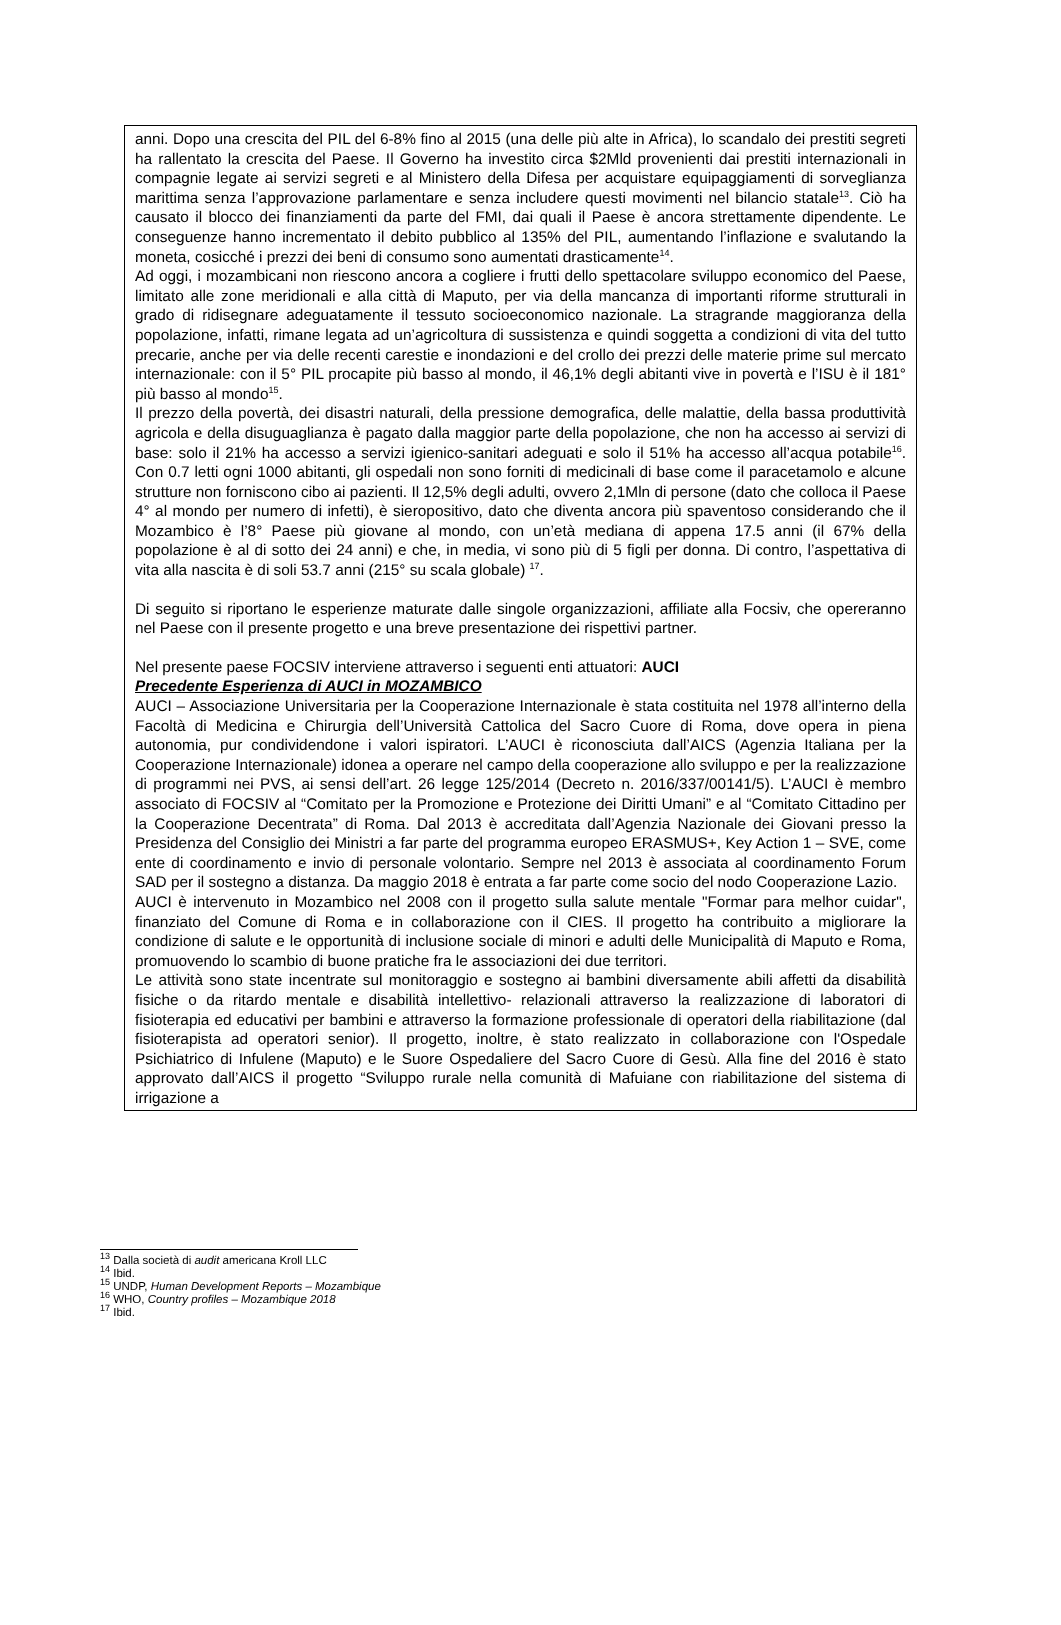anni. Dopo una crescita del PIL del 6-8% fino al 2015 (una delle più alte in Africa), lo scandalo dei prestiti segreti ha rallentato la crescita del Paese. Il Governo ha investito circa $2Mld provenienti dai prestiti internazionali in compagnie legate ai servizi segreti e al Ministero della Difesa per acquistare equipaggiamenti di sorveglianza marittima senza l’approvazione parlamentare e senza includere questi movimenti nel bilancio statale<sup>13</sup>. Ciò ha causato il blocco dei finanziamenti da parte del FMI, dai quali il Paese è ancora strettamente dipendente. Le conseguenze hanno incrementato il debito pubblico al 135% del PIL, aumentando l’inflazione e svalutando la moneta, cosicché i prezzi dei beni di consumo sono aumentati drasticamente<sup>14</sup>.
Ad oggi, i mozambicani non riescono ancora a cogliere i frutti dello spettacolare sviluppo economico del Paese, limitato alle zone meridionali e alla città di Maputo, per via della mancanza di importanti riforme strutturali in grado di ridisegnare adeguatamente il tessuto socioeconomico nazionale. La stragrande maggioranza della popolazione, infatti, rimane legata ad un’agricoltura di sussistenza e quindi soggetta a condizioni di vita del tutto precarie, anche per via delle recenti carestie e inondazioni e del crollo dei prezzi delle materie prime sul mercato internazionale: con il 5° PIL procapite più basso al mondo, il 46,1% degli abitanti vive in povertà e l’ISU è il 181° più basso al mondo<sup>15</sup>.
Il prezzo della povertà, dei disastri naturali, della pressione demografica, delle malattie, della bassa produttività agricola e della disuguaglianza è pagato dalla maggior parte della popolazione, che non ha accesso ai servizi di base: solo il 21% ha accesso a servizi igienico-sanitari adeguati e solo il 51% ha accesso all’acqua potabile<sup>16</sup>. Con 0.7 letti ogni 1000 abitanti, gli ospedali non sono forniti di medicinali di base come il paracetamolo e alcune strutture non forniscono cibo ai pazienti. Il 12,5% degli adulti, ovvero 2,1Mln di persone (dato che colloca il Paese 4° al mondo per numero di infetti), è sieropositivo, dato che diventa ancora più spaventoso considerando che il Mozambico è l’8° Paese più giovane al mondo, con un’età mediana di appena 17.5 anni (il 67% della popolazione è al di sotto dei 24 anni) e che, in media, vi sono più di 5 figli per donna. Di contro, l’aspettativa di vita alla nascita è di soli 53.7 anni (215° su scala globale) <sup>17</sup>.
Di seguito si riportano le esperienze maturate dalle singole organizzazioni, affiliate alla Focsiv, che opereranno nel Paese con il presente progetto e una breve presentazione dei rispettivi partner.
Nel presente paese FOCSIV interviene attraverso i seguenti enti attuatori: AUCI
Precedente Esperienza di AUCI in MOZAMBICO
AUCI – Associazione Universitaria per la Cooperazione Internazionale è stata costituita nel 1978 all’interno della Facoltà di Medicina e Chirurgia dell’Università Cattolica del Sacro Cuore di Roma, dove opera in piena autonomia, pur condividendone i valori ispiratori. L’AUCI è riconosciuta dall’AICS (Agenzia Italiana per la Cooperazione Internazionale) idonea a operare nel campo della cooperazione allo sviluppo e per la realizzazione di programmi nei PVS, ai sensi dell’art. 26 legge 125/2014 (Decreto n. 2016/337/00141/5). L’AUCI è membro associato di FOCSIV al “Comitato per la Promozione e Protezione dei Diritti Umani” e al “Comitato Cittadino per la Cooperazione Decentrata” di Roma. Dal 2013 è accreditata dall’Agenzia Nazionale dei Giovani presso la Presidenza del Consiglio dei Ministri a far parte del programma europeo ERASMUS+, Key Action 1 – SVE, come ente di coordinamento e invio di personale volontario. Sempre nel 2013 è associata al coordinamento Forum SAD per il sostegno a distanza. Da maggio 2018 è entrata a far parte come socio del nodo Cooperazione Lazio.
AUCI è intervenuto in Mozambico nel 2008 con il progetto sulla salute mentale "Formar para melhor cuidar", finanziato del Comune di Roma e in collaborazione con il CIES. Il progetto ha contribuito a migliorare la condizione di salute e le opportunità di inclusione sociale di minori e adulti delle Municipalità di Maputo e Roma, promuovendo lo scambio di buone pratiche fra le associazioni dei due territori.
Le attività sono state incentrate sul monitoraggio e sostegno ai bambini diversamente abili affetti da disabilità fisiche o da ritardo mentale e disabilità intellettivo- relazionali attraverso la realizzazione di laboratori di fisioterapia ed educativi per bambini e attraverso la formazione professionale di operatori della riabilitazione (dal fisioterapista ad operatori senior). Il progetto, inoltre, è stato realizzato in collaborazione con l'Ospedale Psichiatrico di Infulene (Maputo) e le Suore Ospedaliere del Sacro Cuore di Gesù. Alla fine del 2016 è stato approvato dall’AICS il progetto “Sviluppo rurale nella comunità di Mafuiane con riabilitazione del sistema di irrigazione a
<sup>13</sup> Dalla società di audit americana Kroll LLC
<sup>14</sup> Ibid.
<sup>15</sup> UNDP, Human Development Reports – Mozambique
<sup>16</sup> WHO, Country profiles – Mozambique 2018
<sup>17</sup> Ibid.